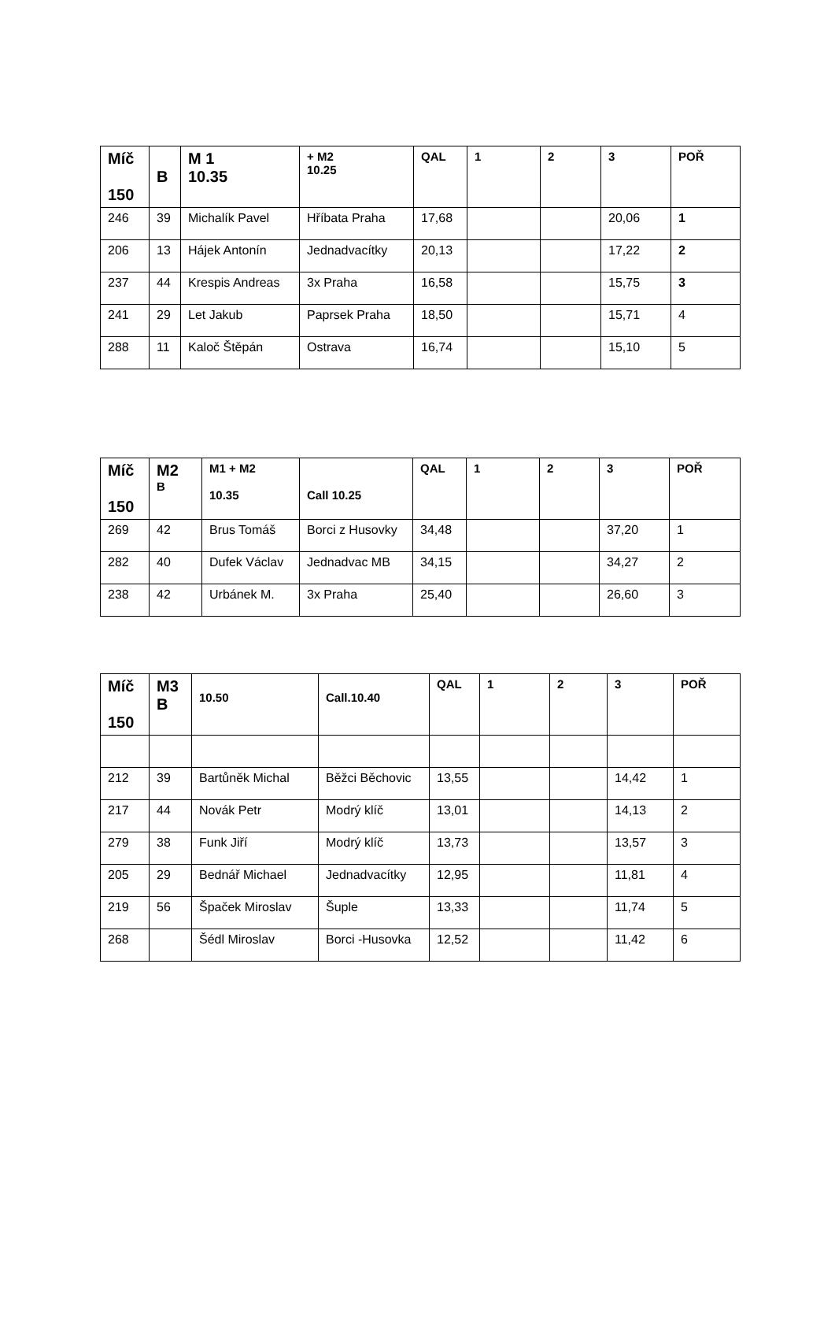| Míč 150 | B | M 1 10.35 | + M2 10.25 | QAL | 1 | 2 | 3 | POŘ |
| --- | --- | --- | --- | --- | --- | --- | --- | --- |
| 246 | 39 | Michalík Pavel | Hříbata Praha | 17,68 | | | 20,06 | 1 |
| 206 | 13 | Hájek Antonín | Jednadvacítky | 20,13 | | | 17,22 | 2 |
| 237 | 44 | Krespis Andreas | 3x Praha | 16,58 | | | 15,75 | 3 |
| 241 | 29 | Let Jakub | Paprsek Praha | 18,50 | | | 15,71 | 4 |
| 288 | 11 | Kaloč Štěpán | Ostrava | 16,74 | | | 15,10 | 5 |
| Míč 150 | M2 B | M1 + M2 10.35 | Call 10.25 | QAL | 1 | 2 | 3 | POŘ |
| --- | --- | --- | --- | --- | --- | --- | --- | --- |
| 269 | 42 | Brus Tomáš | Borci z Husovky | 34,48 | | | 37,20 | 1 |
| 282 | 40 | Dufek Václav | Jednadvac MB | 34,15 | | | 34,27 | 2 |
| 238 | 42 | Urbánek M. | 3x Praha | 25,40 | | | 26,60 | 3 |
| Míč 150 | M3 B | 10.50 | Call.10.40 | QAL | 1 | 2 | 3 | POŘ |
| --- | --- | --- | --- | --- | --- | --- | --- | --- |
| 212 | 39 | Bartůněk Michal | Běžci Běchovic | 13,55 | | | 14,42 | 1 |
| 217 | 44 | Novák Petr | Modrý klíč | 13,01 | | | 14,13 | 2 |
| 279 | 38 | Funk Jiří | Modrý klíč | 13,73 | | | 13,57 | 3 |
| 205 | 29 | Bednář Michael | Jednadvacítky | 12,95 | | | 11,81 | 4 |
| 219 | 56 | Špaček Miroslav | Šuple | 13,33 | | | 11,74 | 5 |
| 268 | | Šédl Miroslav | Borci -Husovka | 12,52 | | | 11,42 | 6 |